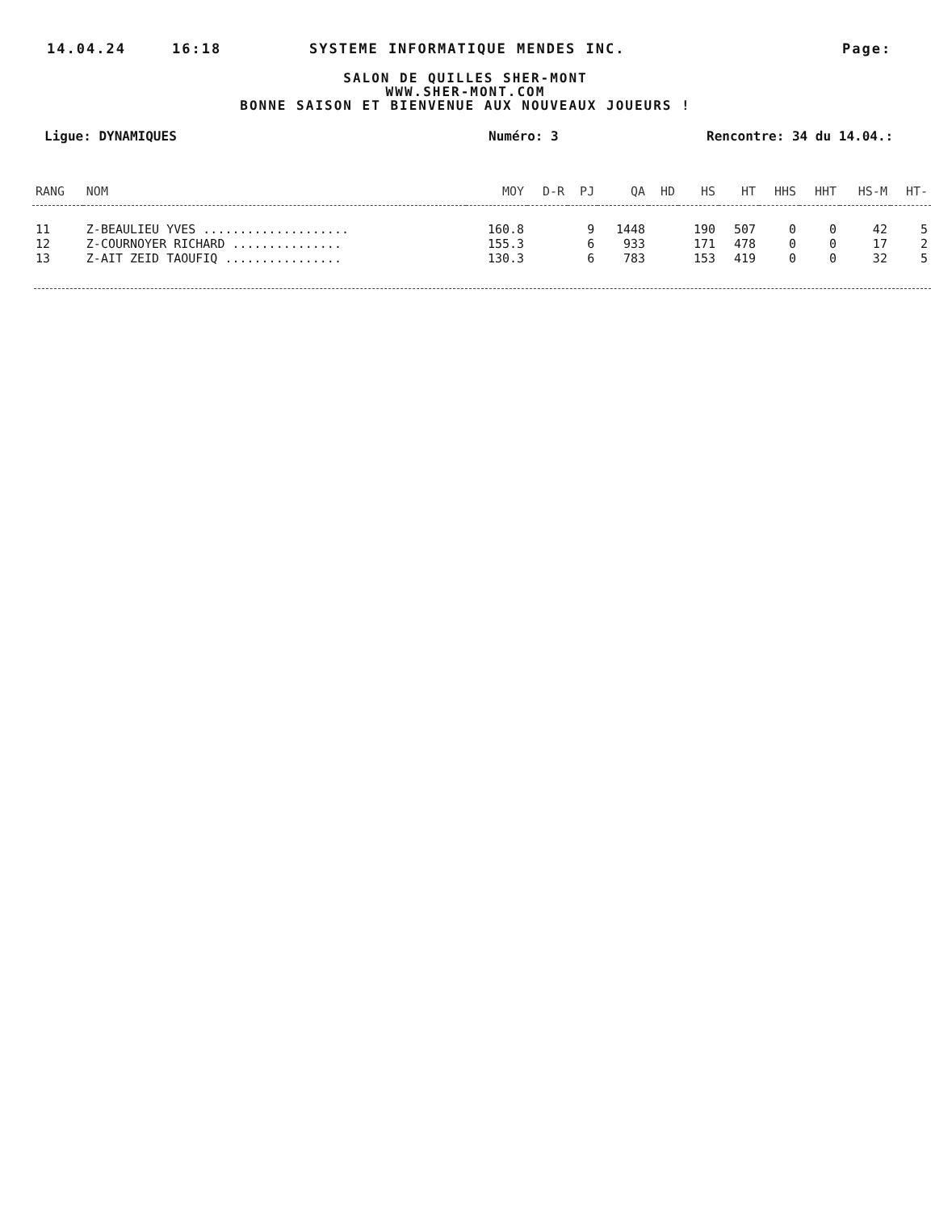14.04.24 16:18 SYSTEME INFORMATIQUE MENDES INC. Page:
SALON DE QUILLES SHER-MONT
WWW.SHER-MONT.COM
BONNE SAISON ET BIENVENUE AUX NOUVEAUX JOUEURS !
Ligue: DYNAMIQUES Numéro: 3 Rencontre: 34 du 14.04.:
| RANG | NOM | MOY | D-R | PJ | QA | HD | HS | HT | HHS | HHT | HS-M | HT- |
| --- | --- | --- | --- | --- | --- | --- | --- | --- | --- | --- | --- | --- |
| 11 | Z-BEAULIEU YVES .................... | 160.8 | | 9 | 1448 | | 190 | 507 | 0 | 0 | 42 | 5 |
| 12 | Z-COURNOYER RICHARD ............... | 155.3 | | 6 | 933 | | 171 | 478 | 0 | 0 | 17 | 2 |
| 13 | Z-AIT ZEID TAOUFIQ ................ | 130.3 | | 6 | 783 | | 153 | 419 | 0 | 0 | 32 | 5 |